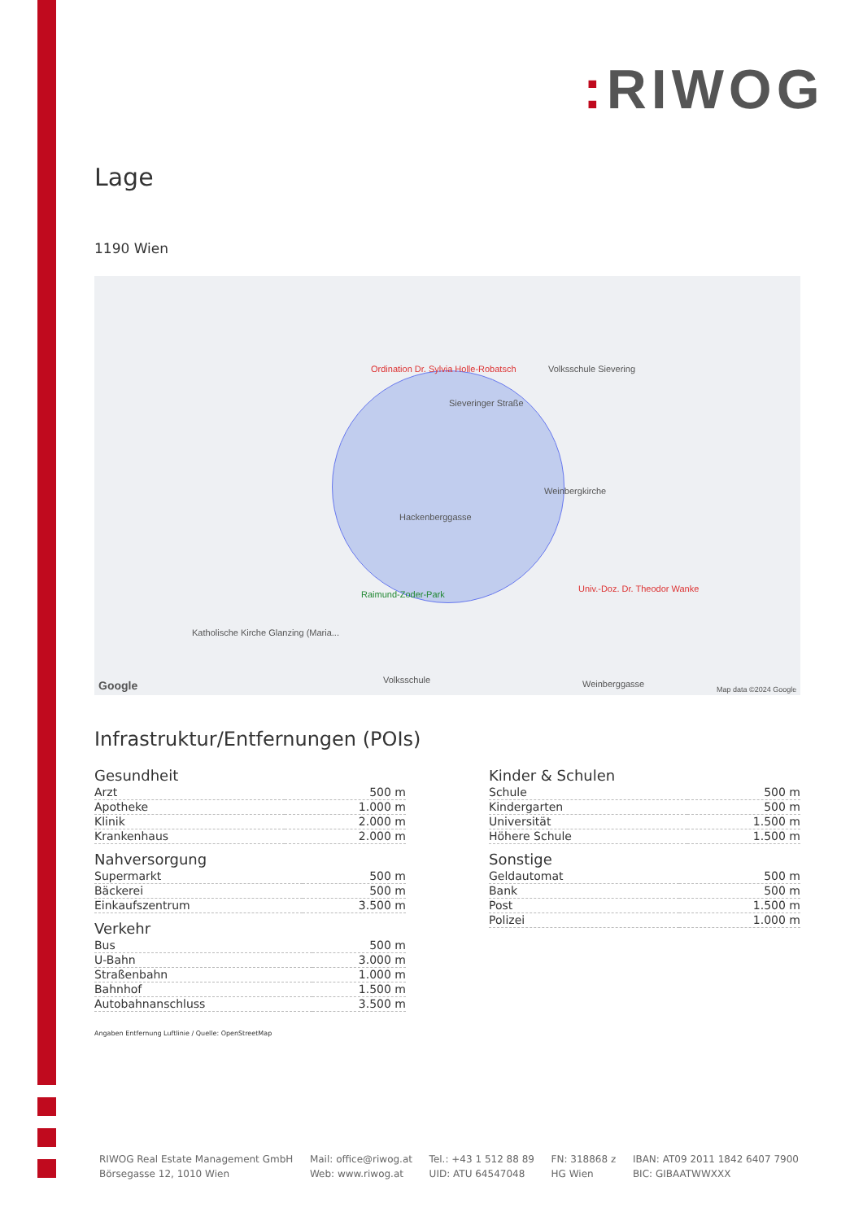: RIWOG
Lage
1190 Wien
Ordination Dr. Sylvia Holle-Robatsch Volksschule Sievering
Sieveringer Straße
Weinbergkirche
Hackenberggasse
Raimund-Zoder-Park
Univ.-Doz. Dr. Theodor Wanke
Katholische Kirche Glanzing (Maria...
Volksschule Weinberggasse Google Map data ©2024 Google
Infrastruktur/Entfernungen (POIs)
Gesundheit
| Arzt | 500 m |
| Apotheke | 1.000 m |
| Klinik | 2.000 m |
| Krankenhaus | 2.000 m |
Nahversorgung
| Supermarkt | 500 m |
| Bäckerei | 500 m |
| Einkaufszentrum | 3.500 m |
Verkehr
| Bus | 500 m |
| U-Bahn | 3.000 m |
| Straßenbahn | 1.000 m |
| Bahnhof | 1.500 m |
| Autobahnanschluss | 3.500 m |
Angaben Entfernung Luftlinie / Quelle: OpenStreetMap
Kinder & Schulen
| Schule | 500 m |
| Kindergarten | 500 m |
| Universität | 1.500 m |
| Höhere Schule | 1.500 m |
Sonstige
| Geldautomat | 500 m |
| Bank | 500 m |
| Post | 1.500 m |
| Polizei | 1.000 m |
RIWOG Real Estate Management GmbH
Börsegasse 12, 1010 Wien
Mail: office@riwog.at
Web: www.riwog.at
Tel.: +43 1 512 88 89
UID: ATU 64547048
FN: 318868 z
HG Wien
IBAN: AT09 2011 1842 6407 7900
BIC: GIBAATWWXXX